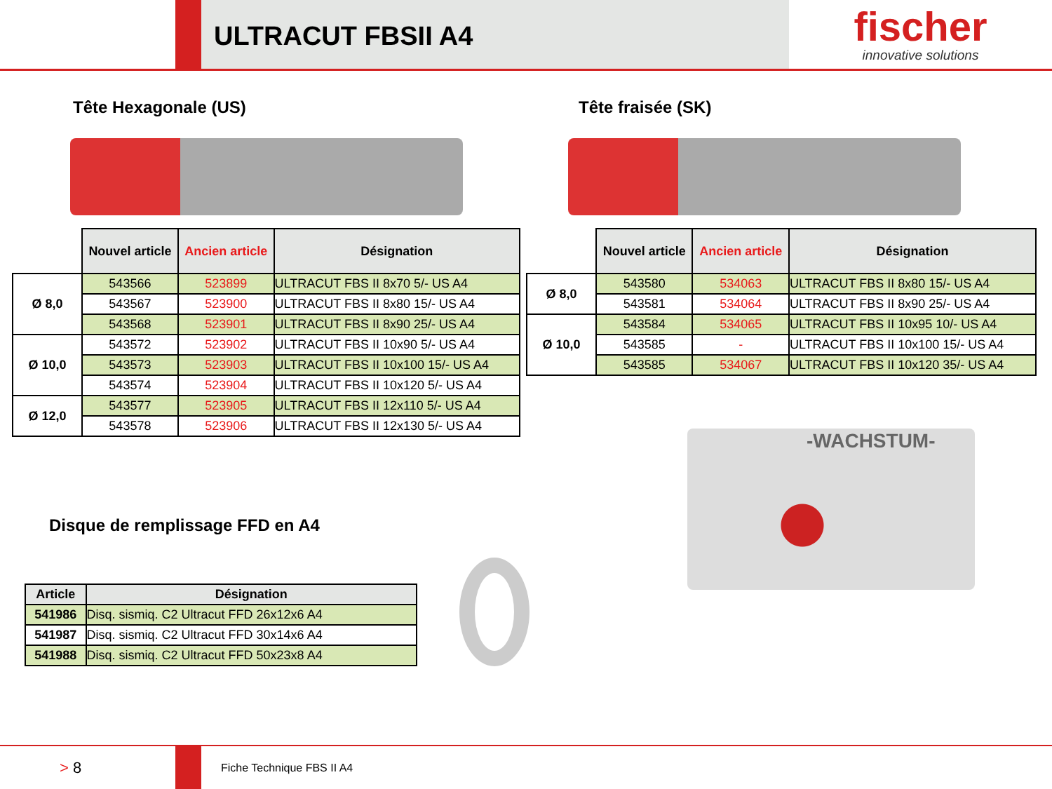ULTRACUT FBSII A4
fischer
innovative solutions
Tête Hexagonale (US)
| | Nouvel article | Ancien article | Désignation |
| --- | --- | --- | --- |
| Ø 8,0 | 543566 | 523899 | ULTRACUT FBS II 8x70 5/- US A4 |
| | 543567 | 523900 | ULTRACUT FBS II 8x80 15/- US A4 |
| | 543568 | 523901 | ULTRACUT FBS II 8x90 25/- US A4 |
| Ø 10,0 | 543572 | 523902 | ULTRACUT FBS II 10x90 5/- US A4 |
| | 543573 | 523903 | ULTRACUT FBS II 10x100 15/- US A4 |
| | 543574 | 523904 | ULTRACUT FBS II 10x120 5/- US A4 |
| Ø 12,0 | 543577 | 523905 | ULTRACUT FBS II 12x110 5/- US A4 |
| | 543578 | 523906 | ULTRACUT FBS II 12x130 5/- US A4 |
Tête fraisée (SK)
| | Nouvel article | Ancien article | Désignation |
| --- | --- | --- | --- |
| Ø 8,0 | 543580 | 534063 | ULTRACUT FBS II 8x80 15/- US A4 |
| | 543581 | 534064 | ULTRACUT FBS II 8x90 25/- US A4 |
| Ø 10,0 | 543584 | 534065 | ULTRACUT FBS II 10x95 10/- US A4 |
| | 543585 | - | ULTRACUT FBS II 10x100 15/- US A4 |
| | 543585 | 534067 | ULTRACUT FBS II 10x120 35/- US A4 |
-WACHSTUM-
Disque de remplissage FFD en A4
| Article | Désignation |
| --- | --- |
| 541986 | Disq. sismiq. C2 Ultracut FFD 26x12x6 A4 |
| 541987 | Disq. sismiq. C2 Ultracut FFD 30x14x6 A4 |
| 541988 | Disq. sismiq. C2 Ultracut FFD 50x23x8 A4 |
> 8
Fiche Technique FBS II A4